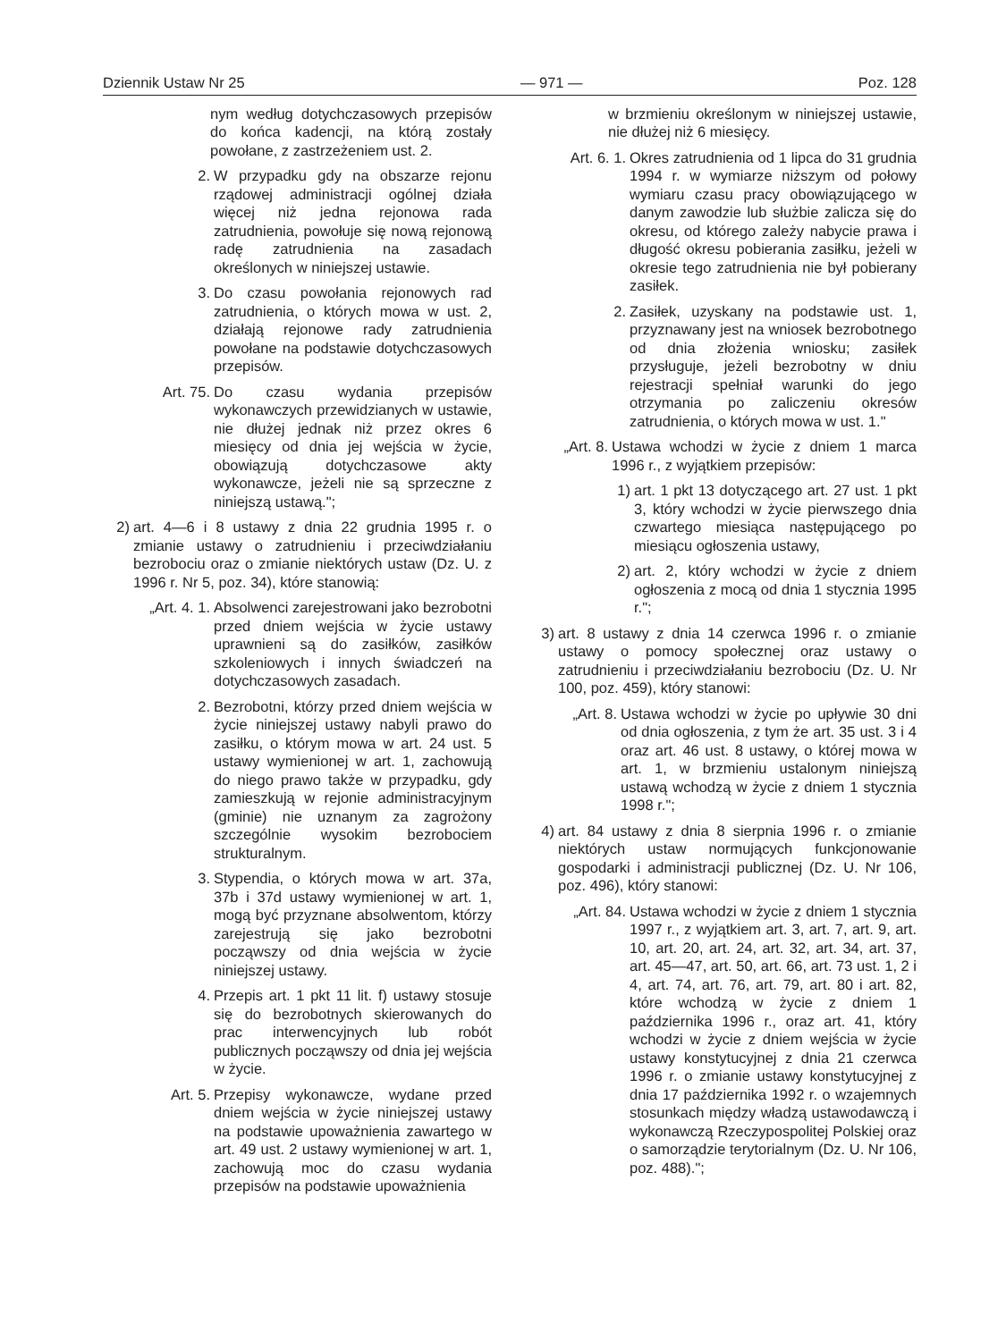Dziennik Ustaw Nr 25 — 971 — Poz. 128
nym według dotychczasowych przepisów do końca kadencji, na którą zostały powołane, z zastrzeżeniem ust. 2.
2. W przypadku gdy na obszarze rejonu rządowej administracji ogólnej działa więcej niż jedna rejonowa rada zatrudnienia, powołuje się nową rejonową radę zatrudnienia na zasadach określonych w niniejszej ustawie.
3. Do czasu powołania rejonowych rad zatrudnienia, o których mowa w ust. 2, działają rejonowe rady zatrudnienia powołane na podstawie dotychczasowych przepisów.
Art. 75. Do czasu wydania przepisów wykonawczych przewidzianych w ustawie, nie dłużej jednak niż przez okres 6 miesięcy od dnia jej wejścia w życie, obowiązują dotychczasowe akty wykonawcze, jeżeli nie są sprzeczne z niniejszą ustawą.";
2) art. 4—6 i 8 ustawy z dnia 22 grudnia 1995 r. o zmianie ustawy o zatrudnieniu i przeciwdziałaniu bezrobociu oraz o zmianie niektórych ustaw (Dz. U. z 1996 r. Nr 5, poz. 34), które stanowią:
„Art. 4. 1.
Absolwenci zarejestrowani jako bezrobotni przed dniem wejścia w życie ustawy uprawnieni są do zasiłków, zasiłków szkoleniowych i innych świadczeń na dotychczasowych zasadach.
2. Bezrobotni, którzy przed dniem wejścia w życie niniejszej ustawy nabyli prawo do zasiłku, o którym mowa w art. 24 ust. 5 ustawy wymienionej w art. 1, zachowują do niego prawo także w przypadku, gdy zamieszkują w rejonie administracyjnym (gminie) nie uznanym za zagrożony szczególnie wysokim bezrobociem strukturalnym.
3. Stypendia, o których mowa w art. 37a, 37b i 37d ustawy wymienionej w art. 1, mogą być przyznane absolwentom, którzy zarejestrują się jako bezrobotni począwszy od dnia wejścia w życie niniejszej ustawy.
4. Przepis art. 1 pkt 11 lit. f) ustawy stosuje się do bezrobotnych skierowanych do prac interwencyjnych lub robót publicznych począwszy od dnia jej wejścia w życie.
Art. 5. Przepisy wykonawcze, wydane przed dniem wejścia w życie niniejszej ustawy na podstawie upoważnienia zawartego w art. 49 ust. 2 ustawy wymienionej w art. 1, zachowują moc do czasu wydania przepisów na podstawie upoważnienia
w brzmieniu określonym w niniejszej ustawie, nie dłużej niż 6 miesięcy.
Art. 6. 1.
Okres zatrudnienia od 1 lipca do 31 grudnia 1994 r. w wymiarze niższym od połowy wymiaru czasu pracy obowiązującego w danym zawodzie lub służbie zalicza się do okresu, od którego zależy nabycie prawa i długość okresu pobierania zasiłku, jeżeli w okresie tego zatrudnienia nie był pobierany zasiłek.
2. Zasiłek, uzyskany na podstawie ust. 1, przyznawany jest na wniosek bezrobotnego od dnia złożenia wniosku; zasiłek przysługuje, jeżeli bezrobotny w dniu rejestracji spełniał warunki do jego otrzymania po zaliczeniu okresów zatrudnienia, o których mowa w ust. 1."
„Art. 8.
Ustawa wchodzi w życie z dniem 1 marca 1996 r., z wyjątkiem przepisów:
1) art. 1 pkt 13 dotyczącego art. 27 ust. 1 pkt 3, który wchodzi w życie pierwszego dnia czwartego miesiąca następującego po miesiącu ogłoszenia ustawy,
2) art. 2, który wchodzi w życie z dniem ogłoszenia z mocą od dnia 1 stycznia 1995 r.";
3) art. 8 ustawy z dnia 14 czerwca 1996 r. o zmianie ustawy o pomocy społecznej oraz ustawy o zatrudnieniu i przeciwdziałaniu bezrobociu (Dz. U. Nr 100, poz. 459), który stanowi:
„Art. 8.
Ustawa wchodzi w życie po upływie 30 dni od dnia ogłoszenia, z tym że art. 35 ust. 3 i 4 oraz art. 46 ust. 8 ustawy, o której mowa w art. 1, w brzmieniu ustalonym niniejszą ustawą wchodzą w życie z dniem 1 stycznia 1998 r.";
4) art. 84 ustawy z dnia 8 sierpnia 1996 r. o zmianie niektórych ustaw normujących funkcjonowanie gospodarki i administracji publicznej (Dz. U. Nr 106, poz. 496), który stanowi:
„Art. 84.
Ustawa wchodzi w życie z dniem 1 stycznia 1997 r., z wyjątkiem art. 3, art. 7, art. 9, art. 10, art. 20, art. 24, art. 32, art. 34, art. 37, art. 45—47, art. 50, art. 66, art. 73 ust. 1, 2 i 4, art. 74, art. 76, art. 79, art. 80 i art. 82, które wchodzą w życie z dniem 1 października 1996 r., oraz art. 41, który wchodzi w życie z dniem wejścia w życie ustawy konstytucyjnej z dnia 21 czerwca 1996 r. o zmianie ustawy konstytucyjnej z dnia 17 października 1992 r. o wzajemnych stosunkach między władzą ustawodawczą i wykonawczą Rzeczypospolitej Polskiej oraz o samorządzie terytorialnym (Dz. U. Nr 106, poz. 488).";